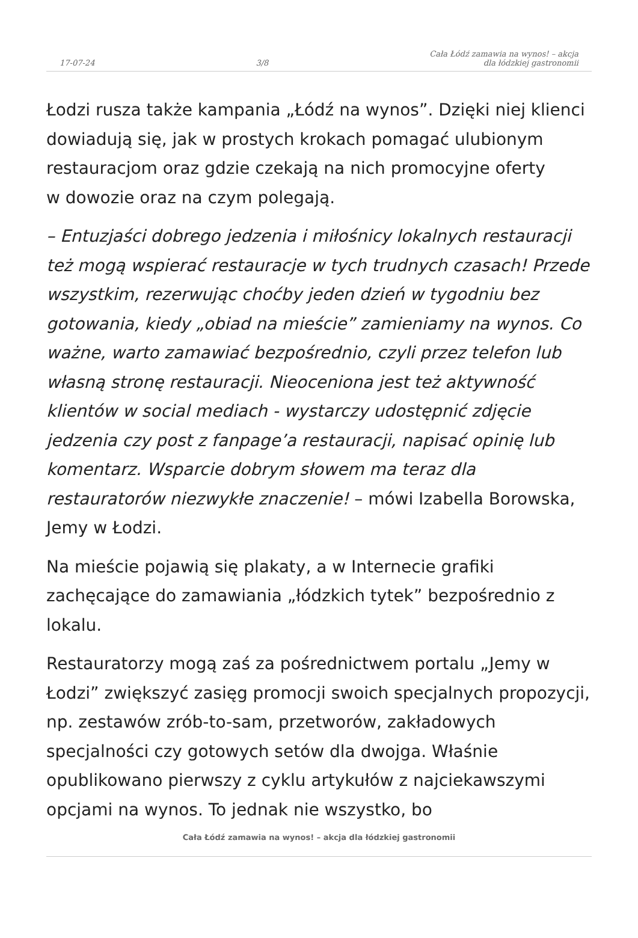17-07-24 3/8 Cała Łódź zamawia na wynos! – akcja
dla łódzkiej gastronomii
Łodzi rusza także kampania „Łódź na wynos”. Dzięki niej klienci dowiadują się, jak w prostych krokach pomagać ulubionym restauracjom oraz gdzie czekają na nich promocyjne oferty
w dowozie oraz na czym polegają.
– Entuzjaści dobrego jedzenia i miłośnicy lokalnych restauracji też mogą wspierać restauracje w tych trudnych czasach! Przede wszystkim, rezerwując choćby jeden dzień w tygodniu bez gotowania, kiedy „obiad na mieście” zamieniamy na wynos. Co ważne, warto zamawiać bezpośrednio, czyli przez telefon lub własną stronę restauracji. Nieoceniona jest też aktywność klientów w social mediach - wystarczy udostępnić zdjęcie jedzenia czy post z fanpage’a restauracji, napisać opinię lub komentarz. Wsparcie dobrym słowem ma teraz dla restauratorów niezwykłe znaczenie! – mówi Izabella Borowska, Jemy w Łodzi.
Na mieście pojawią się plakaty, a w Internecie grafiki zachęcające do zamawiania „łódzkich tytek” bezpośrednio z lokalu.
Restauratorzy mogą zaś za pośrednictwem portalu „Jemy w Łodzi” zwiększyć zasięg promocji swoich specjalnych propozycji, np. zestawów zrób-to-sam, przetworów, zakładowych specjalności czy gotowych setów dla dwojga. Właśnie opublikowano pierwszy z cyklu artykułów z najciekawszymi opcjami na wynos. To jednak nie wszystko, bo
Cała Łódź zamawia na wynos! – akcja dla łódzkiej gastronomii